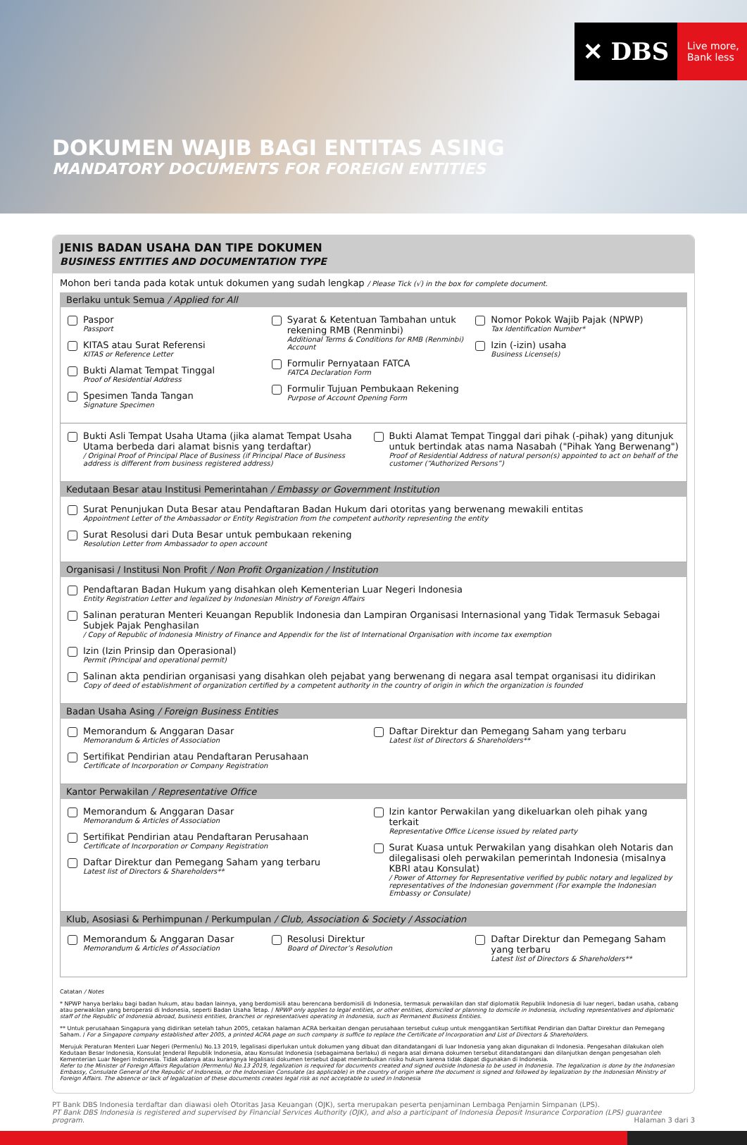✕ DBS
Live more,
Bank less
DOKUMEN WAJIB BAGI ENTITAS ASING
MANDATORY DOCUMENTS FOR FOREIGN ENTITIES
JENIS BADAN USAHA DAN TIPE DOKUMEN
BUSINESS ENTITIES AND DOCUMENTATION TYPE
Mohon beri tanda pada kotak untuk dokumen yang sudah lengkap / Please Tick (√) in the box for complete document.
Berlaku untuk Semua / Applied for All
Paspor
Passport
KITAS atau Surat Referensi
KITAS or Reference Letter
Bukti Alamat Tempat Tinggal
Proof of Residential Address
Spesimen Tanda Tangan
Signature Specimen
Syarat & Ketentuan Tambahan untuk rekening RMB (Renminbi)
Additional Terms & Conditions for RMB (Renminbi) Account
Formulir Pernyataan FATCA
FATCA Declaration Form
Formulir Tujuan Pembukaan Rekening
Purpose of Account Opening Form
Nomor Pokok Wajib Pajak (NPWP)
Tax Identification Number*
Izin (-izin) usaha
Business License(s)
Bukti Asli Tempat Usaha Utama (jika alamat Tempat Usaha Utama berbeda dari alamat bisnis yang terdaftar)
/ Original Proof of Principal Place of Business (if Principal Place of Business address is different from business registered address)
Bukti Alamat Tempat Tinggal dari pihak (-pihak) yang ditunjuk untuk bertindak atas nama Nasabah ("Pihak Yang Berwenang")
Proof of Residential Address of natural person(s) appointed to act on behalf of the customer (“Authorized Persons”)
Kedutaan Besar atau Institusi Pemerintahan / Embassy or Government Institution
Surat Penunjukan Duta Besar atau Pendaftaran Badan Hukum dari otoritas yang berwenang mewakili entitas
Appointment Letter of the Ambassador or Entity Registration from the competent authority representing the entity
Surat Resolusi dari Duta Besar untuk pembukaan rekening
Resolution Letter from Ambassador to open account
Organisasi / Institusi Non Profit / Non Profit Organization / Institution
Pendaftaran Badan Hukum yang disahkan oleh Kementerian Luar Negeri Indonesia
Entity Registration Letter and legalized by Indonesian Ministry of Foreign Affairs
Salinan peraturan Menteri Keuangan Republik Indonesia dan Lampiran Organisasi Internasional yang Tidak Termasuk Sebagai Subjek Pajak Penghasilan
/ Copy of Republic of Indonesia Ministry of Finance and Appendix for the list of International Organisation with income tax exemption
Izin (Izin Prinsip dan Operasional)
Permit (Principal and operational permit)
Salinan akta pendirian organisasi yang disahkan oleh pejabat yang berwenang di negara asal tempat organisasi itu didirikan
Copy of deed of establishment of organization certified by a competent authority in the country of origin in which the organization is founded
Badan Usaha Asing / Foreign Business Entities
Memorandum & Anggaran Dasar
Memorandum & Articles of Association
Sertifikat Pendirian atau Pendaftaran Perusahaan
Certificate of Incorporation or Company Registration
Daftar Direktur dan Pemegang Saham yang terbaru
Latest list of Directors & Shareholders**
Kantor Perwakilan / Representative Office
Memorandum & Anggaran Dasar
Memorandum & Articles of Association
Sertifikat Pendirian atau Pendaftaran Perusahaan
Certificate of Incorporation or Company Registration
Daftar Direktur dan Pemegang Saham yang terbaru
Latest list of Directors & Shareholders**
Izin kantor Perwakilan yang dikeluarkan oleh pihak yang terkait
Representative Office License issued by related party
Surat Kuasa untuk Perwakilan yang disahkan oleh Notaris dan dilegalisasi oleh perwakilan pemerintah Indonesia (misalnya KBRI atau Konsulat)
/ Power of Attorney for Representative verified by public notary and legalized by representatives of the Indonesian government (For example the Indonesian Embassy or Consulate)
Klub, Asosiasi & Perhimpunan / Perkumpulan / Club, Association & Society / Association
Memorandum & Anggaran Dasar
Memorandum & Articles of Association
Resolusi Direktur
Board of Director’s Resolution
Daftar Direktur dan Pemegang Saham yang terbaru
Latest list of Directors & Shareholders**
Catatan / Notes
* NPWP hanya berlaku bagi badan hukum, atau badan lainnya, yang berdomisili atau berencana berdomisili di Indonesia, termasuk perwakilan dan staf diplomatik Republik Indonesia di luar negeri, badan usaha, cabang atau perwakilan yang beroperasi di Indonesia, seperti Badan Usaha Tetap. / NPWP only applies to legal entities, or other entities, domiciled or planning to domicile in Indonesia, including representatives and diplomatic staff of the Republic of Indonesia abroad, business entities, branches or representatives operating in Indonesia, such as Permanent Business Entities.
** Untuk perusahaan Singapura yang didirikan setelah tahun 2005, cetakan halaman ACRA berkaitan dengan perusahaan tersebut cukup untuk menggantikan Sertifikat Pendirian dan Daftar Direktur dan Pemegang Saham. / For a Singapore company established after 2005, a printed ACRA page on such company is suffice to replace the Certificate of Incorporation and List of Directors & Shareholders.
Merujuk Peraturan Menteri Luar Negeri (Permenlu) No.13 2019, legalisasi diperlukan untuk dokumen yang dibuat dan ditandatangani di luar Indonesia yang akan digunakan di Indonesia. Pengesahan dilakukan oleh Kedutaan Besar Indonesia, Konsulat Jenderal Republik Indonesia, atau Konsulat Indonesia (sebagaimana berlaku) di negara asal dimana dokumen tersebut ditandatangani dan dilanjutkan dengan pengesahan oleh Kementerian Luar Negeri Indonesia. Tidak adanya atau kurangnya legalisasi dokumen tersebut dapat menimbulkan risiko hukum karena tidak dapat digunakan di Indonesia.
Refer to the Minister of Foreign Affairs Regulation (Permenlu) No.13 2019, legalization is required for documents created and signed outside Indonesia to be used in Indonesia. The legalization is done by the Indonesian Embassy, Consulate General of the Republic of Indonesia, or the Indonesian Consulate (as applicable) in the country of origin where the document is signed and followed by legalization by the Indonesian Ministry of Foreign Affairs. The absence or lack of legalization of these documents creates legal risk as not acceptable to used in Indonesia
PT Bank DBS Indonesia terdaftar dan diawasi oleh Otoritas Jasa Keuangan (OJK), serta merupakan peserta penjaminan Lembaga Penjamin Simpanan (LPS).
PT Bank DBS Indonesia is registered and supervised by Financial Services Authority (OJK), and also a participant of Indonesia Deposit Insurance Corporation (LPS) guarantee program. Halaman 3 dari 3